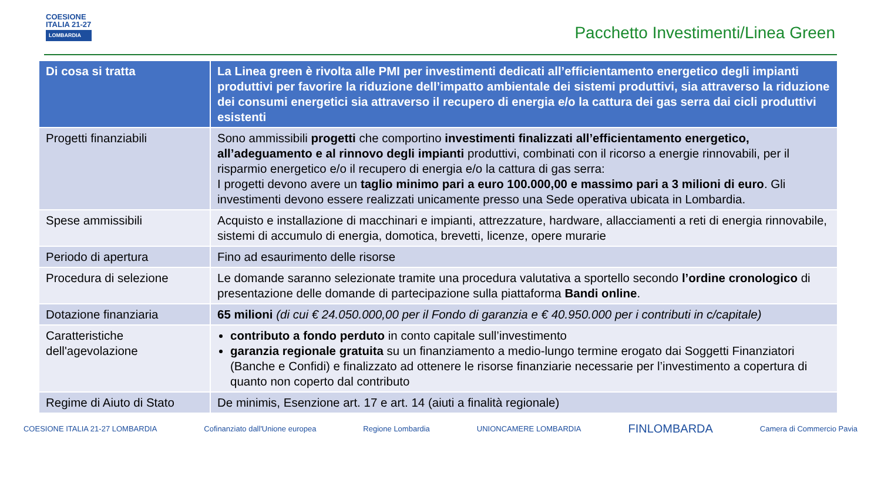COESIONE
ITALIA 21-27
LOMBARDIA
Pacchetto Investimenti/Linea Green
| Di cosa si tratta | La Linea green è rivolta alle PMI per investimenti dedicati all’efficientamento energetico degli impianti produttivi per favorire la riduzione dell’impatto ambientale dei sistemi produttivi, sia attraverso la riduzione dei consumi energetici sia attraverso il recupero di energia e/o la cattura dei gas serra dai cicli produttivi esistenti |
| --- | --- |
| Progetti finanziabili | Sono ammissibili progetti che comportino investimenti finalizzati all’efficientamento energetico, all’adeguamento e al rinnovo degli impianti produttivi, combinati con il ricorso a energie rinnovabili, per il risparmio energetico e/o il recupero di energia e/o la cattura di gas serra: I progetti devono avere un taglio minimo pari a euro 100.000,00 e massimo pari a 3 milioni di euro . Gli investimenti devono essere realizzati unicamente presso una Sede operativa ubicata in Lombardia. |
| Spese ammissibili | Acquisto e installazione di macchinari e impianti, attrezzature, hardware, allacciamenti a reti di energia rinnovabile, sistemi di accumulo di energia, domotica, brevetti, licenze, opere murarie |
| Periodo di apertura | Fino ad esaurimento delle risorse |
| Procedura di selezione | Le domande saranno selezionate tramite una procedura valutativa a sportello secondo l’ordine cronologico di presentazione delle domande di partecipazione sulla piattaforma Bandi online . |
| Dotazione finanziaria | 65 milioni (di cui € 24.050.000,00 per il Fondo di garanzia e € 40.950.000 per i contributi in c/capitale) |
| Caratteristiche dell'agevolazione | contributo a fondo perduto in conto capitale sull’investimento garanzia regionale gratuita su un finanziamento a medio-lungo termine erogato dai Soggetti Finanziatori (Banche e Confidi) e finalizzato ad ottenere le risorse finanziarie necessarie per l’investimento a copertura di quanto non coperto dal contributo |
| Regime di Aiuto di Stato | De minimis, Esenzione art. 17 e art. 14 (aiuti a finalità regionale) |
COESIONE ITALIA 21-27 LOMBARDIA Cofinanziato dall'Unione europea Regione Lombardia UNIONCAMERE LOMBARDIA FINLOMBARDA Camera di Commercio Pavia